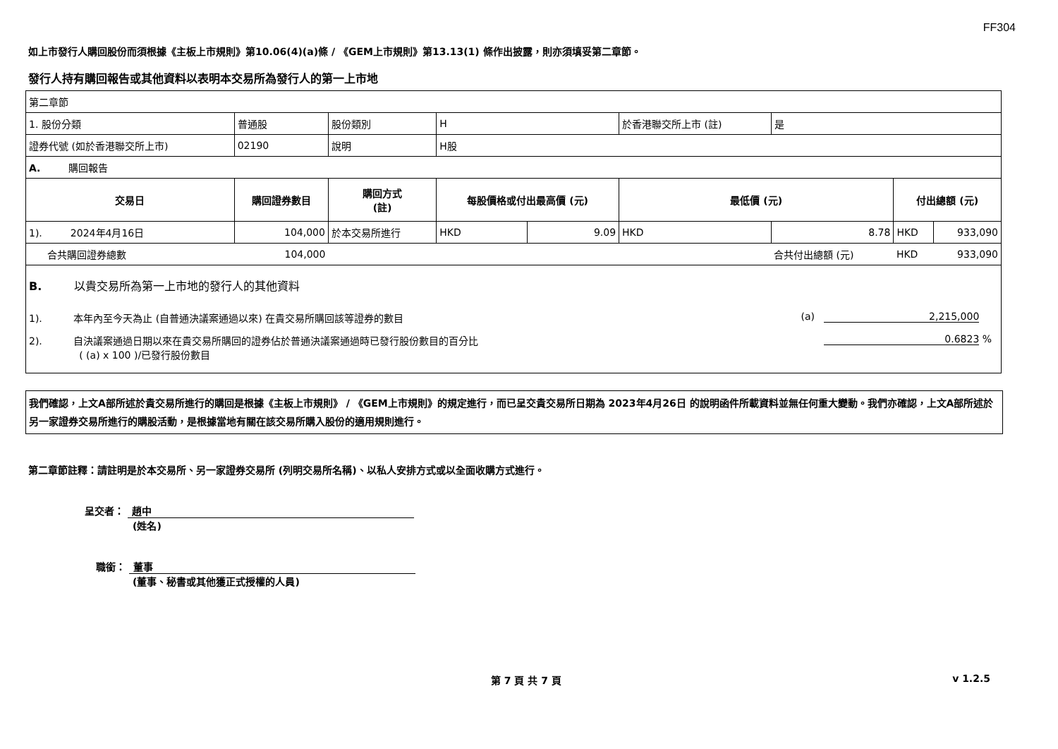FF304
如上市發行人購回股份而須根據《主板上市規則》第10.06(4)(a)條 / 《GEM上市規則》第13.13(1) 條作出披露，則亦須填妥第二章節。
發行人持有購回報告或其他資料以表明本交易所為發行人的第一上市地
| 第二章節 | | | | | | | | |
| 1. 股份分類 | 普通股 | 股份類別 | H | | 於香港聯交所上市 (註) | 是 | | |
| 證券代號 (如於香港聯交所上市) | 02190 | 說明 | H股 | | | | | |
| A. 購回報告 | | | | | | | | |
| 交易日 | 購回證券數目 | 購回方式 (註) | 每股價格或付出最高價 (元) | | 最低價 (元) | | 付出總額 (元) | |
| 1). 2024年4月16日 | 104,000 | 於本交易所進行 | HKD | 9.09 | HKD | 8.78 | HKD | 933,090 |
| 合共購回證券總數 | 104,000 | | | | | 合共付出總額 (元) | HKD | 933,090 |
| B. 以貴交易所為第一上市地的發行人的其他資料 1). 本年內至今天為止 (自普通決議案通過以來) 在貴交易所購回該等證券的數目 (a) 2,215,000 2). 自決議案通過日期以來在貴交易所購回的證券佔於普通決議案通過時已發行股份數目的百分比 ( (a) x 100 )/已發行股份數目 0.6823 % | | | | | | | | |
我們確認，上文A部所述於貴交易所進行的購回是根據《主板上市規則》 / 《GEM上市規則》的規定進行，而已呈交貴交易所日期為 2023年4月26日 的說明函件所載資料並無任何重大變動。我們亦確認，上文A部所述於另一家證券交易所進行的購股活動，是根據當地有關在該交易所購入股份的適用規則進行。
第二章節註釋：請註明是於本交易所、另一家證券交易所 (列明交易所名稱)、以私人安排方式或以全面收購方式進行。
呈交者： 趙中
(姓名)
職銜： 董事
(董事、秘書或其他獲正式授權的人員)
第 7 頁 共 7 頁 v 1.2.5